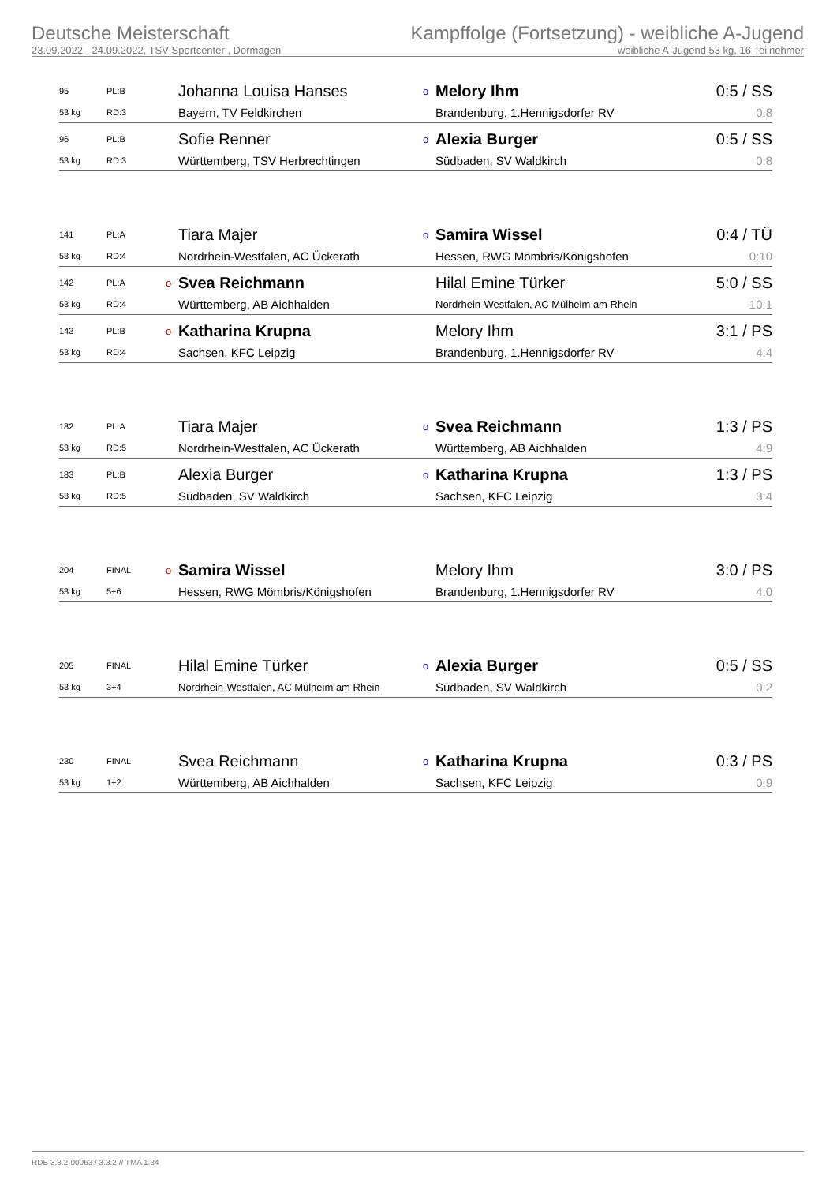Deutsche Meisterschaft
23.09.2022 - 24.09.2022, TSV Sportcenter , Dormagen
Kampffolge (Fortsetzung) - weibliche A-Jugend
weibliche A-Jugend 53 kg, 16 Teilnehmer
| 95 | PL:B | | Johanna Louisa Hanses | o | Melory Ihm | 0:5 / SS |
| 53 kg | RD:3 | | Bayern, TV Feldkirchen | | Brandenburg, 1.Hennigsdorfer RV | 0:8 |
| 96 | PL:B | | Sofie Renner | o | Alexia Burger | 0:5 / SS |
| 53 kg | RD:3 | | Württemberg, TSV Herbrechtingen | | Südbaden, SV Waldkirch | 0:8 |
| 141 | PL:A | | Tiara Majer | o | Samira Wissel | 0:4 / TÜ |
| 53 kg | RD:4 | | Nordrhein-Westfalen, AC Ückerath | | Hessen, RWG Mömbris/Königshofen | 0:10 |
| 142 | PL:A | o | Svea Reichmann | | Hilal Emine Türker | 5:0 / SS |
| 53 kg | RD:4 | | Württemberg, AB Aichhalden | | Nordrhein-Westfalen, AC Mülheim am Rhein | 10:1 |
| 143 | PL:B | o | Katharina Krupna | | Melory Ihm | 3:1 / PS |
| 53 kg | RD:4 | | Sachsen, KFC Leipzig | | Brandenburg, 1.Hennigsdorfer RV | 4:4 |
| 182 | PL:A | | Tiara Majer | o | Svea Reichmann | 1:3 / PS |
| 53 kg | RD:5 | | Nordrhein-Westfalen, AC Ückerath | | Württemberg, AB Aichhalden | 4:9 |
| 183 | PL:B | | Alexia Burger | o | Katharina Krupna | 1:3 / PS |
| 53 kg | RD:5 | | Südbaden, SV Waldkirch | | Sachsen, KFC Leipzig | 3:4 |
| 204 | FINAL | o | Samira Wissel | | Melory Ihm | 3:0 / PS |
| 53 kg | 5+6 | | Hessen, RWG Mömbris/Königshofen | | Brandenburg, 1.Hennigsdorfer RV | 4:0 |
| 205 | FINAL | | Hilal Emine Türker | o | Alexia Burger | 0:5 / SS |
| 53 kg | 3+4 | | Nordrhein-Westfalen, AC Mülheim am Rhein | | Südbaden, SV Waldkirch | 0:2 |
| 230 | FINAL | | Svea Reichmann | o | Katharina Krupna | 0:3 / PS |
| 53 kg | 1+2 | | Württemberg, AB Aichhalden | | Sachsen, KFC Leipzig | 0:9 |
RDB 3.3.2-00063 / 3.3.2 // TMA 1.34